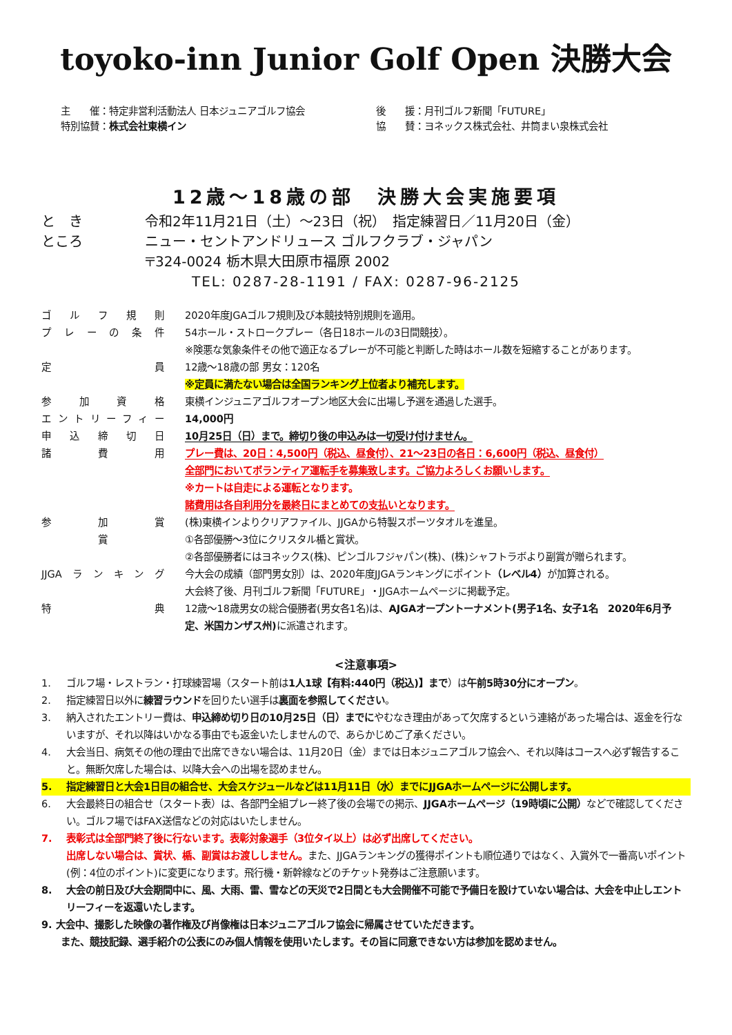toyoko-inn Junior Golf Open 決勝大会
主　　催：特定非営利活動法人 日本ジュニアゴルフ協会
特別協賛：株式会社東横イン
後　　援：月刊ゴルフ新聞「FUTURE」
協　　賛：ヨネックス株式会社、井筒まい泉株式会社
12歳～18歳の部　決勝大会実施要項
と　き 令和2年11月21日（土）～23日（祝）　指定練習日／11月20日（金）
ところ ニュー・セントアンドリュース ゴルフクラブ・ジャパン
〒324-0024 栃木県大田原市福原 2002
TEL: 0287-28-1191 / FAX: 0287-96-2125
| ゴルフ規則 | 2020年度JGAゴルフ規則及び本競技特別規則を適用。 |
| プレーの条件 | 54ホール・ストロークプレー（各日18ホールの3日間競技）。 ※険悪な気象条件その他で適正なるプレーが不可能と判断した時はホール数を短縮することがあります。 |
| 定員 | 12歳～18歳の部 男女：120名 ※定員に満たない場合は全国ランキング上位者より補充します。 |
| 参加資格 | 東横インジュニアゴルフオープン地区大会に出場し予選を通過した選手。 |
| エントリーフィー | 14,000円 |
| 申込締切日 | 10月25日（日）まで。締切り後の申込みは一切受け付けません。 |
| 諸費用 | プレー費は、20日：4,500円（税込、昼食付）、21～23日の各日：6,600円（税込、昼食付） 全部門においてボランティア運転手を募集致します。ご協力よろしくお願いします。 ※カートは自走による運転となります。 諸費用は各自利用分を最終日にまとめての支払いとなります。 |
| 参加賞 | (株)東横インよりクリアファイル、JJGAから特製スポーツタオルを進呈。 |
| 賞 | ①各部優勝～3位にクリスタル楯と賞状。 ②各部優勝者にはヨネックス(株)、ピンゴルフジャパン(株)、(株)シャフトラボより副賞が贈られます。 |
| JJGAランキング | 今大会の成績（部門男女別）は、2020年度JJGAランキングにポイント （レベル4） が加算される。 大会終了後、月刊ゴルフ新聞「FUTURE」・JJGAホームページに掲載予定。 |
| 特典 | 12歳～18歳男女の総合優勝者(男女各1名)は、 AJGAオープントーナメント(男子1名、女子1名 2020年6月予定、米国カンザス州) に派遣されます。 |
<注意事項>
1. ゴルフ場・レストラン・打球練習場（スタート前は1人1球【有料:440円（税込)】まで）は午前5時30分にオープン。
2. 指定練習日以外に練習ラウンドを回りたい選手は裏面を参照してください。
3. 納入されたエントリー費は、申込締め切り日の10月25日（日）までにやむなき理由があって欠席するという連絡があった場合は、返金を行ないますが、それ以降はいかなる事由でも返金いたしませんので、あらかじめご了承ください。
4. 大会当日、病気その他の理由で出席できない場合は、11月20日（金）までは日本ジュニアゴルフ協会へ、それ以降はコースへ必ず報告すること。無断欠席した場合は、以降大会への出場を認めません。
5. 指定練習日と大会1日目の組合せ、大会スケジュールなどは11月11日（水）までにJJGAホームページに公開します。
6. 大会最終日の組合せ（スタート表）は、各部門全組プレー終了後の会場での掲示、JJGAホームページ（19時頃に公開）などで確認してください。ゴルフ場ではFAX送信などの対応はいたしません。
7. 表彰式は全部門終了後に行ないます。表彰対象選手（3位タイ以上）は必ず出席してください。
出席しない場合は、賞状、楯、副賞はお渡ししません。また、JJGAランキングの獲得ポイントも順位通りではなく、入賞外で一番高いポイント(例：4位のポイント)に変更になります。飛行機・新幹線などのチケット発券はご注意願います。
8. 大会の前日及び大会期間中に、風、大雨、雷、雪などの天災で2日間とも大会開催不可能で予備日を設けていない場合は、大会を中止しエントリーフィーを返還いたします。
9. 大会中、撮影した映像の著作権及び肖像権は日本ジュニアゴルフ協会に帰属させていただきます。
　　また、競技記録、選手紹介の公表にのみ個人情報を使用いたします。その旨に同意できない方は参加を認めません。